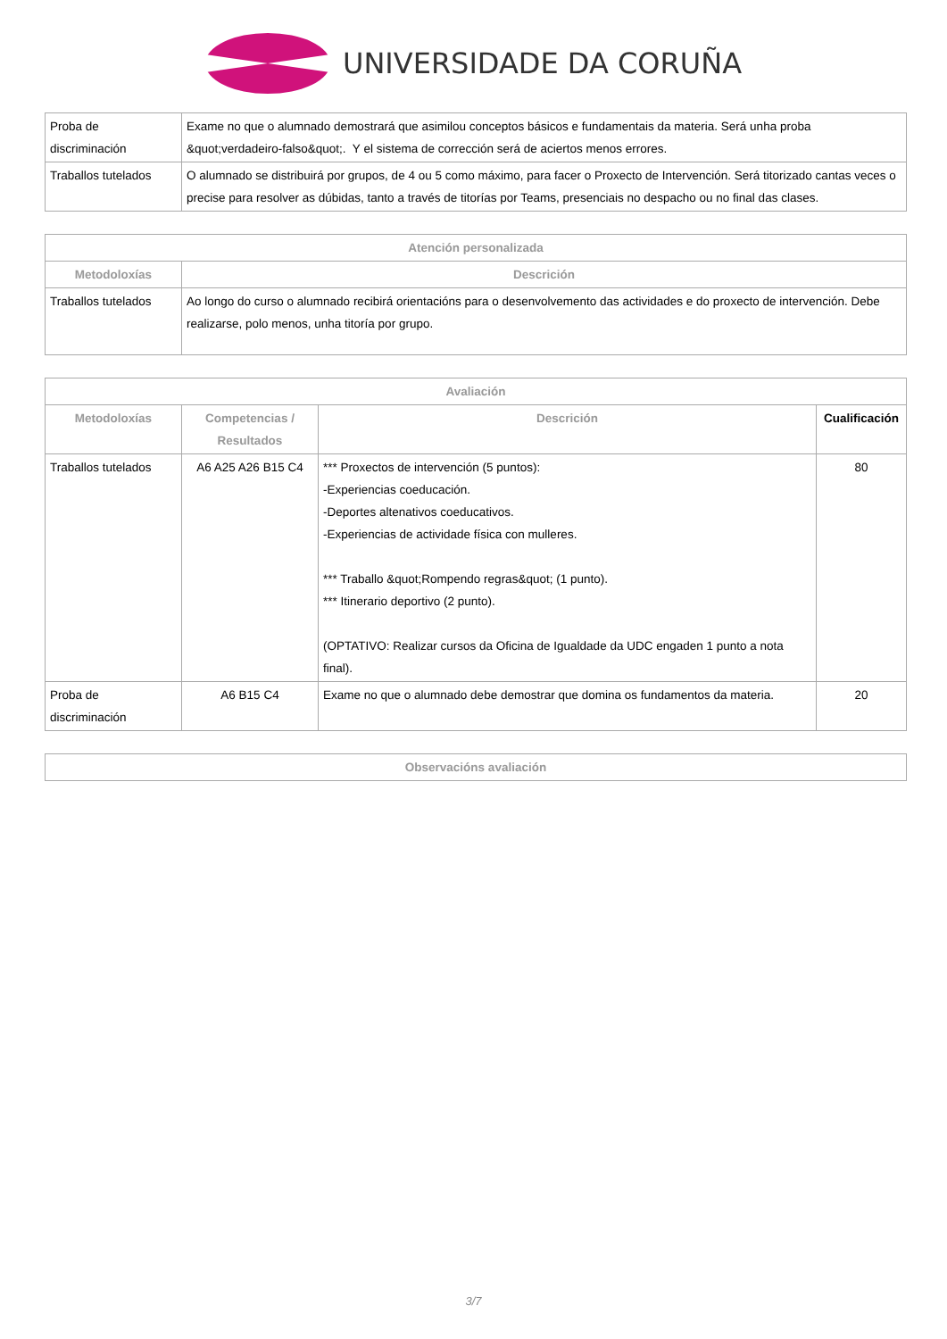UNIVERSIDADE DA CORUÑA
| Proba de discriminación | Exame no que o alumnado demostrará que asimilou conceptos básicos e fundamentais da materia. Será unha proba &quot;verdadeiro-falso&quot;. Y el sistema de corrección será de aciertos menos errores. |
| Traballos tutelados | O alumnado se distribuirá por grupos, de 4 ou 5 como máximo, para facer o Proxecto de Intervención. Será titorizado cantas veces o precise para resolver as dúbidas, tanto a través de titorías por Teams, presenciais no despacho ou no final das clases. |
| Atención personalizada | |
| --- | --- |
| Metodoloxías | Descrición |
| Traballos tutelados | Ao longo do curso o alumnado recibirá orientacións para o desenvolvemento das actividades e do proxecto de intervención. Debe realizarse, polo menos, unha titoría por grupo. |
| Avaliación | | | |
| --- | --- | --- | --- |
| Metodoloxías | Competencias / Resultados | Descrición | Cualificación |
| Traballos tutelados | A6 A25 A26 B15 C4 | *** Proxectos de intervención (5 puntos): -Experiencias coeducación. -Deportes altenativos coeducativos. -Experiencias de actividade física con mulleres. *** Traballo &quot;Rompendo regras&quot; (1 punto). *** Itinerario deportivo (2 punto). (OPTATIVO: Realizar cursos da Oficina de Igualdade da UDC engaden 1 punto a nota final). | 80 |
| Proba de discriminación | A6 B15 C4 | Exame no que o alumnado debe demostrar que domina os fundamentos da materia. | 20 |
| Observacións avaliación |
| --- |
3/7